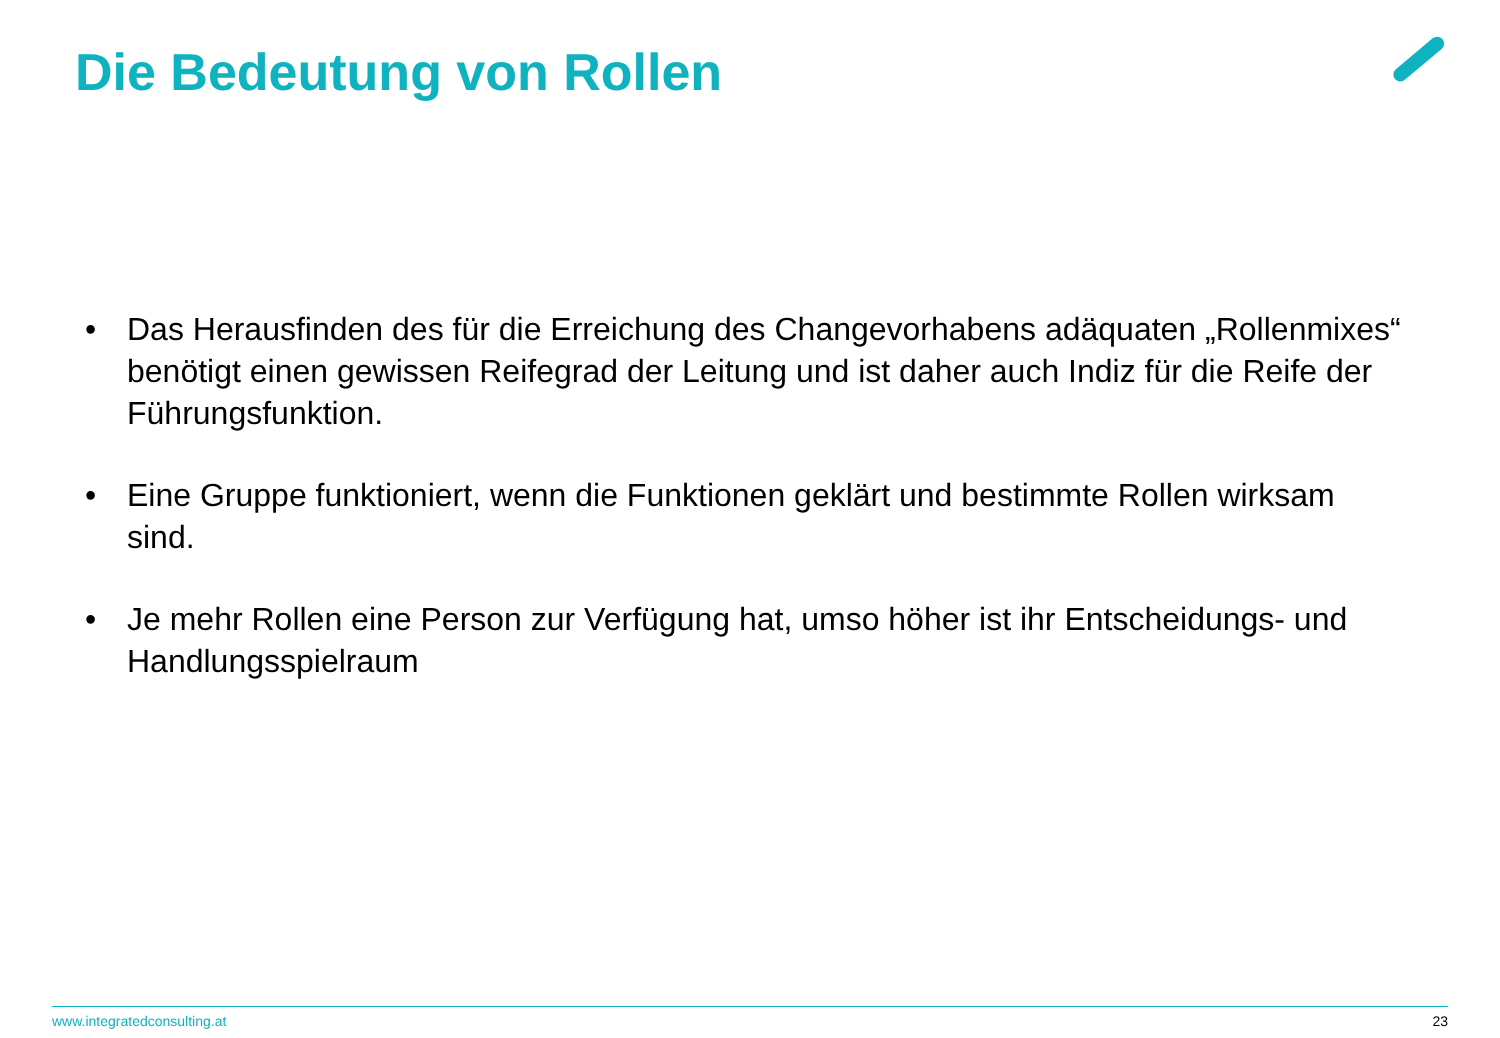Die Bedeutung von Rollen
• Das Herausfinden des für die Erreichung des Changevorhabens adäquaten „Rollenmixes“ benötigt einen gewissen Reifegrad der Leitung und ist daher auch Indiz für die Reife der Führungsfunktion.
• Eine Gruppe funktioniert, wenn die Funktionen geklärt und bestimmte Rollen wirksam sind.
• Je mehr Rollen eine Person zur Verfügung hat, umso höher ist ihr Entscheidungs- und Handlungsspielraum
www.integratedconsulting.at 23